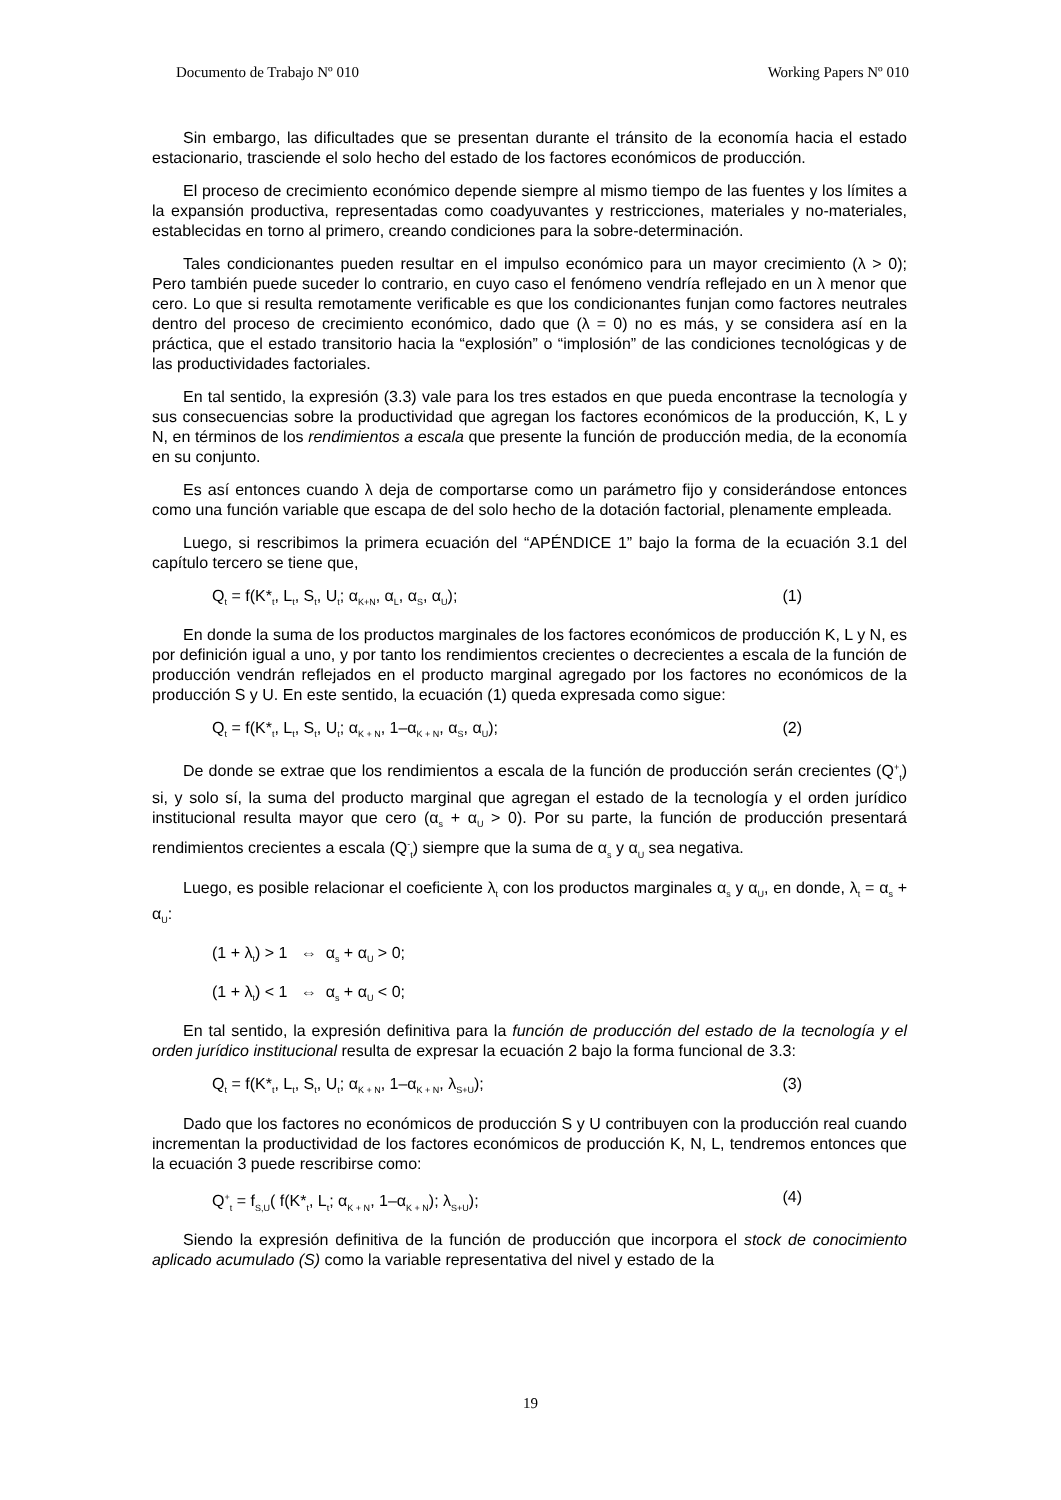Documento de Trabajo Nº 010 Working Papers Nº 010
Sin embargo, las dificultades que se presentan durante el tránsito de la economía hacia el estado estacionario, trasciende el solo hecho del estado de los factores económicos de producción.
El proceso de crecimiento económico depende siempre al mismo tiempo de las fuentes y los límites a la expansión productiva, representadas como coadyuvantes y restricciones, materiales y no-materiales, establecidas en torno al primero, creando condiciones para la sobre-determinación.
Tales condicionantes pueden resultar en el impulso económico para un mayor crecimiento (λ > 0); Pero también puede suceder lo contrario, en cuyo caso el fenómeno vendría reflejado en un λ menor que cero. Lo que si resulta remotamente verificable es que los condicionantes funjan como factores neutrales dentro del proceso de crecimiento económico, dado que (λ = 0) no es más, y se considera así en la práctica, que el estado transitorio hacia la “explosión” o “implosión” de las condiciones tecnológicas y de las productividades factoriales.
En tal sentido, la expresión (3.3) vale para los tres estados en que pueda encontrase la tecnología y sus consecuencias sobre la productividad que agregan los factores económicos de la producción, K, L y N, en términos de los rendimientos a escala que presente la función de producción media, de la economía en su conjunto.
Es así entonces cuando λ deja de comportarse como un parámetro fijo y considerándose entonces como una función variable que escapa de del solo hecho de la dotación factorial, plenamente empleada.
Luego, si rescribimos la primera ecuación del “APÉNDICE 1” bajo la forma de la ecuación 3.1 del capítulo tercero se tiene que,
Q<sub>t</sub> = f(K*<sub>t</sub>, L<sub>t</sub>, S<sub>t</sub>, U<sub>t</sub>; α<sub>K+N</sub>, α<sub>L</sub>, α<sub>S</sub>, α<sub>U</sub>); (1)
En donde la suma de los productos marginales de los factores económicos de producción K, L y N, es por definición igual a uno, y por tanto los rendimientos crecientes o decrecientes a escala de la función de producción vendrán reflejados en el producto marginal agregado por los factores no económicos de la producción S y U. En este sentido, la ecuación (1) queda expresada como sigue:
Q<sub>t</sub> = f(K*<sub>t</sub>, L<sub>t</sub>, S<sub>t</sub>, U<sub>t</sub>; α<sub>K + N</sub>, 1–α<sub>K + N</sub>, α<sub>S</sub>, α<sub>U</sub>); (2)
De donde se extrae que los rendimientos a escala de la función de producción serán crecientes (Q<sup>+</sup><sub>t</sub>) si, y solo sí, la suma del producto marginal que agregan el estado de la tecnología y el orden jurídico institucional resulta mayor que cero (α<sub>s</sub> + α<sub>U</sub> > 0). Por su parte, la función de producción presentará rendimientos crecientes a escala (Q<sup>-</sup><sub>t</sub>) siempre que la suma de α<sub>s</sub> y α<sub>U</sub> sea negativa.
Luego, es posible relacionar el coeficiente λ<sub>t</sub> con los productos marginales α<sub>s</sub> y α<sub>U</sub>, en donde, λ<sub>t</sub> = α<sub>s</sub> + α<sub>U</sub>:
(1 + λ<sub>t</sub>) > 1 ⇔ α<sub>s</sub> + α<sub>U</sub> > 0;
(1 + λ<sub>t</sub>) < 1 ⇔ α<sub>s</sub> + α<sub>U</sub> < 0;
En tal sentido, la expresión definitiva para la función de producción del estado de la tecnología y el orden jurídico institucional resulta de expresar la ecuación 2 bajo la forma funcional de 3.3:
Q<sub>t</sub> = f(K*<sub>t</sub>, L<sub>t</sub>, S<sub>t</sub>, U<sub>t</sub>; α<sub>K + N</sub>, 1–α<sub>K + N</sub>, λ<sub>S+U</sub>); (3)
Dado que los factores no económicos de producción S y U contribuyen con la producción real cuando incrementan la productividad de los factores económicos de producción K, N, L, tendremos entonces que la ecuación 3 puede rescribirse como:
Q<sup>+</sup><sub>t</sub> = f<sub>S,U</sub>( f(K*<sub>t</sub>, L<sub>t</sub>; α<sub>K + N</sub>, 1–α<sub>K + N</sub>); λ<sub>S+U</sub>); (4)
Siendo la expresión definitiva de la función de producción que incorpora el stock de conocimiento aplicado acumulado (S) como la variable representativa del nivel y estado de la
19